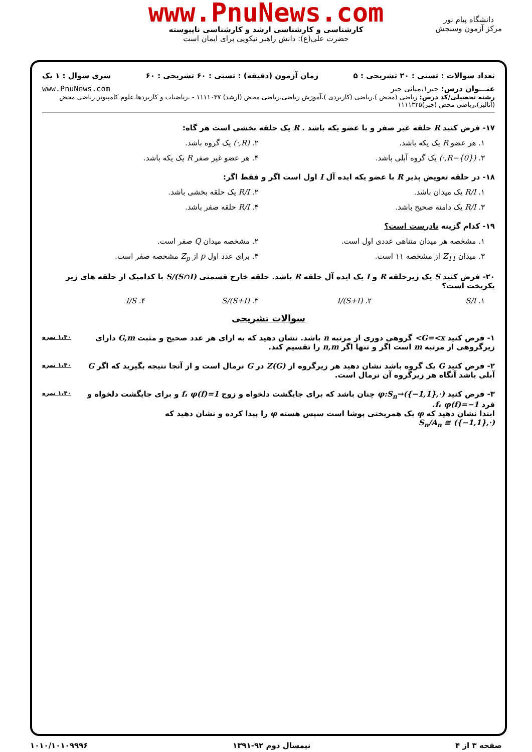www.PnuNews.com
کارشناسی و کارشناسی ارشد و کارشناسی ناپیوسته
حضرت علی(ع): دانش راهبر نیکویی برای ایمان است
دانشگاه پیام نور
مرکز آزمون وسنجش
تعداد سوالات : تستی : ۲۰ تشریحی : ۵ زمان آزمون (دقیقه) : تستی : ۶۰ تشریحی : ۶۰ سری سوال : ۱ یک
عنـــوان درس: جبر۱،مبانی جبر www.PnuNews.com
رشته تحصیلی/کد درس: ریاضی (محض )،ریاضی (کاربردی )،آموزش ریاضی،ریاضی محض (ارشد) ۱۱۱۱۰۳۷ - ،ریاضیات و کاربردها،علوم کامپیوتر،ریاضی محض (آنالیز)،ریاضی محض (جبر)۱۱۱۱۳۲۵
۱۷- فرض کنید R حلقه غیر صفر و با عضو یکه باشد . R یک حلقه بخشی است هر گاه:
۱. هر عضو R یک یکه باشد. ۲. (R,·) یک گروه باشد.
۳. (R−{0},·) یک گروه آبلی باشد.
۴. هر عضو غیر صفر R یک یکه باشد.
۱۸- در حلقه تعویض پذیر R با عضو یکه ایده آل I اول است اگر و فقط اگر:
۱. R/I یک میدان باشد. ۲. R/I یک حلقه بخشی باشد.
۳. R/I یک دامنه صحیح باشد. ۴. R/I حلقه صفر باشد.
۱۹- کدام گزینه نادرست است؟
۱. مشخصه هر میدان متناهی عددی اول است.
۲. مشخصه میدان Q صفر است.
۳. میدان Z<sub>11</sub> از مشخصه ۱۱ است. ۴. برای عدد اول p از Z<sub>p</sub> مشخصه صفر است.
۲۰- فرض کنید S یک زیرحلقه R و I یک ایده آل حلقه R باشد. حلقه خارج قسمتی S/(S∩I) با کدامیک از حلقه های زیر یکریخت است؟
۱. S/I ۲. (S+I)/I ۳. (S+I)/S ۴. I/S
سوالات تشریحی
۱،۴۰ نمره ۱- فرض کنید G=<x> گروهی دوری از مرتبه n باشد. نشان دهید که به ازای هر عدد صحیح و مثبت G,m دارای زیرگروهی از مرتبه m است اگر و تنها اگر n,m را تقسیم کند.
۱،۴۰ نمره ۲- فرض کنید G یک گروه باشد نشان دهید هر زیرگروه از Z(G) در G نرمال است و از آنجا نتیجه بگیرید که اگر G آبلی باشد آنگاه هر زیرگروه آن نرمال است.
۱،۴۰ نمره ۳- فرض کنید φ:S<sub>n</sub>→({−1,1},·) چنان باشد که برای جایگشت دلخواه و زوج f، φ(f)=1 و برای جایگشت دلخواه و فرد f، φ(f)=−1.
ابتدا نشان دهید که φ یک همریختی پوشا است سپس هسته φ را پیدا کرده و نشان دهید که
S<sub>n</sub>/A<sub>n</sub> ≅ ({−1,1},·)
صفحه ۳ از ۴ نیمسال دوم ۹۲-۱۳۹۱ ۱۰۱۰/۱۰۱۰۹۹۹۶